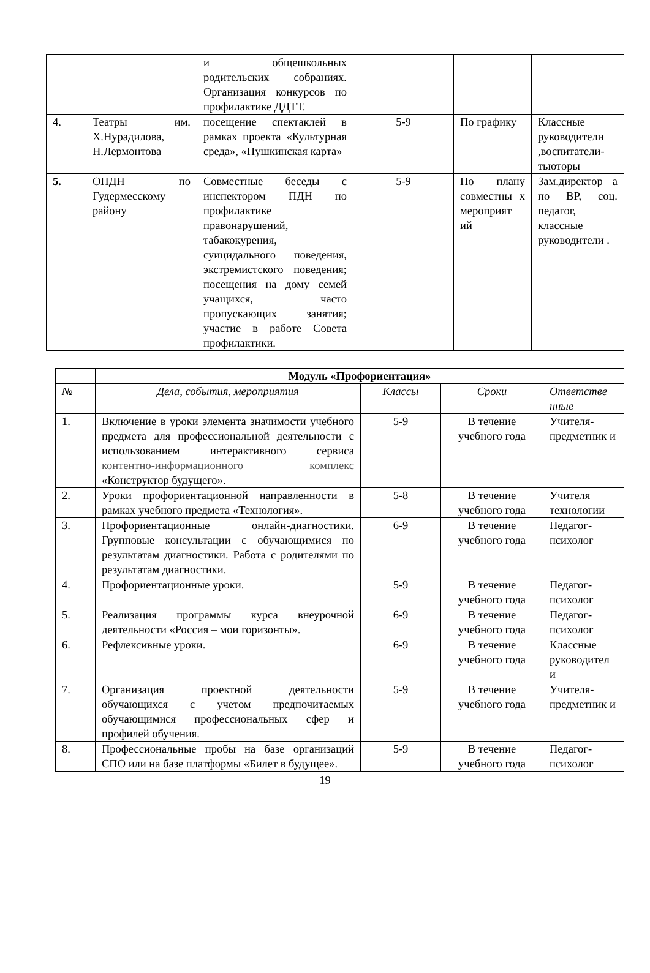| | | и общешкольных родительских собраниях. Организация конкурсов по профилактике ДДТТ. | | | |
| 4. | Театры им. Х.Нурадилова, Н.Лермонтова | посещение спектаклей в рамках проекта «Культурная среда», «Пушкинская карта» | 5-9 | По графику | Классные руководители ,воспитатели-тьюторы |
| 5. | ОПДН по Гудермесскому району | Совместные беседы с инспектором ПДН по профилактике правонарушений, табакокурения, суицидального поведения, экстремистского поведения; посещения на дому семей учащихся, часто пропускающих занятия; участие в работе Совета профилактики. | 5-9 | По плану совместны х мероприят ий | Зам.директор а по ВР, соц. педагог, классные руководители . |
| | Модуль «Профориентация» | | | |
| № | Дела, события, мероприятия | Классы | Сроки | Ответстве нные |
| 1. | Включение в уроки элемента значимости учебного предмета для профессиональной деятельности с использованием интерактивного сервиса контентно-информационного комплекс «Конструктор будущего». | 5-9 | В течение учебного года | Учителя-предметник и |
| 2. | Уроки профориентационной направленности в рамках учебного предмета «Технология». | 5-8 | В течение учебного года | Учителя технологии |
| 3. | Профориентационные онлайн-диагностики. Групповые консультации с обучающимися по результатам диагностики. Работа с родителями по результатам диагностики. | 6-9 | В течение учебного года | Педагог-психолог |
| 4. | Профориентационные уроки. | 5-9 | В течение учебного года | Педагог-психолог |
| 5. | Реализация программы курса внеурочной деятельности «Россия – мои горизонты». | 6-9 | В течение учебного года | Педагог-психолог |
| 6. | Рефлексивные уроки. | 6-9 | В течение учебного года | Классные руководител и |
| 7. | Организация проектной деятельности обучающихся с учетом предпочитаемых обучающимися профессиональных сфер и профилей обучения. | 5-9 | В течение учебного года | Учителя-предметник и |
| 8. | Профессиональные пробы на базе организаций СПО или на базе платформы «Билет в будущее». | 5-9 | В течение учебного года | Педагог-психолог |
19